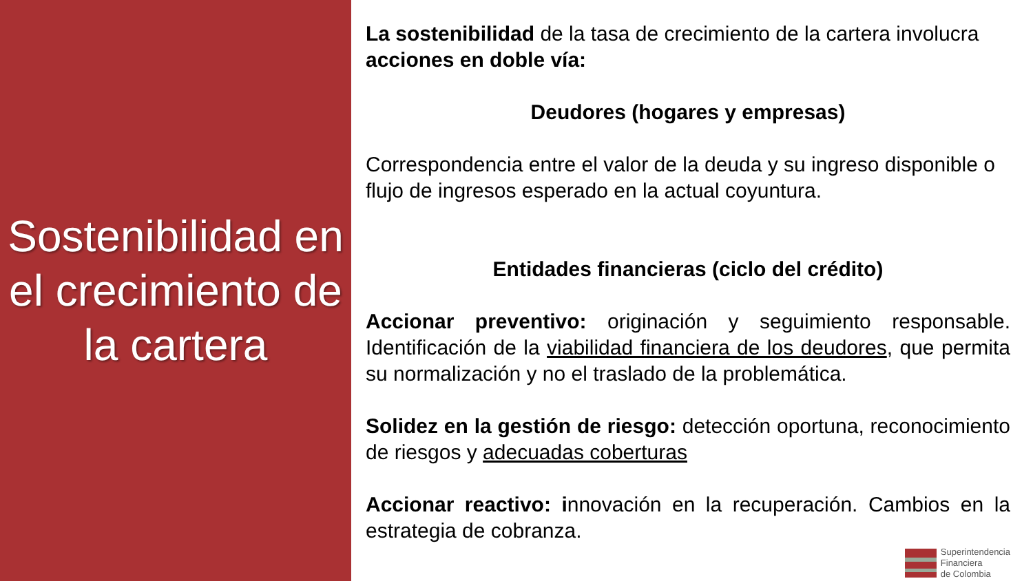Sostenibilidad en el crecimiento de la cartera
La sostenibilidad de la tasa de crecimiento de la cartera involucra acciones en doble vía:
Deudores (hogares y empresas)
Correspondencia entre el valor de la deuda y su ingreso disponible o flujo de ingresos esperado en la actual coyuntura.
Entidades financieras (ciclo del crédito)
Accionar preventivo: originación y seguimiento responsable. Identificación de la viabilidad financiera de los deudores, que permita su normalización y no el traslado de la problemática.
Solidez en la gestión de riesgo: detección oportuna, reconocimiento de riesgos y adecuadas coberturas
Accionar reactivo: innovación en la recuperación. Cambios en la estrategia de cobranza.
Superintendencia
Financiera
de Colombia